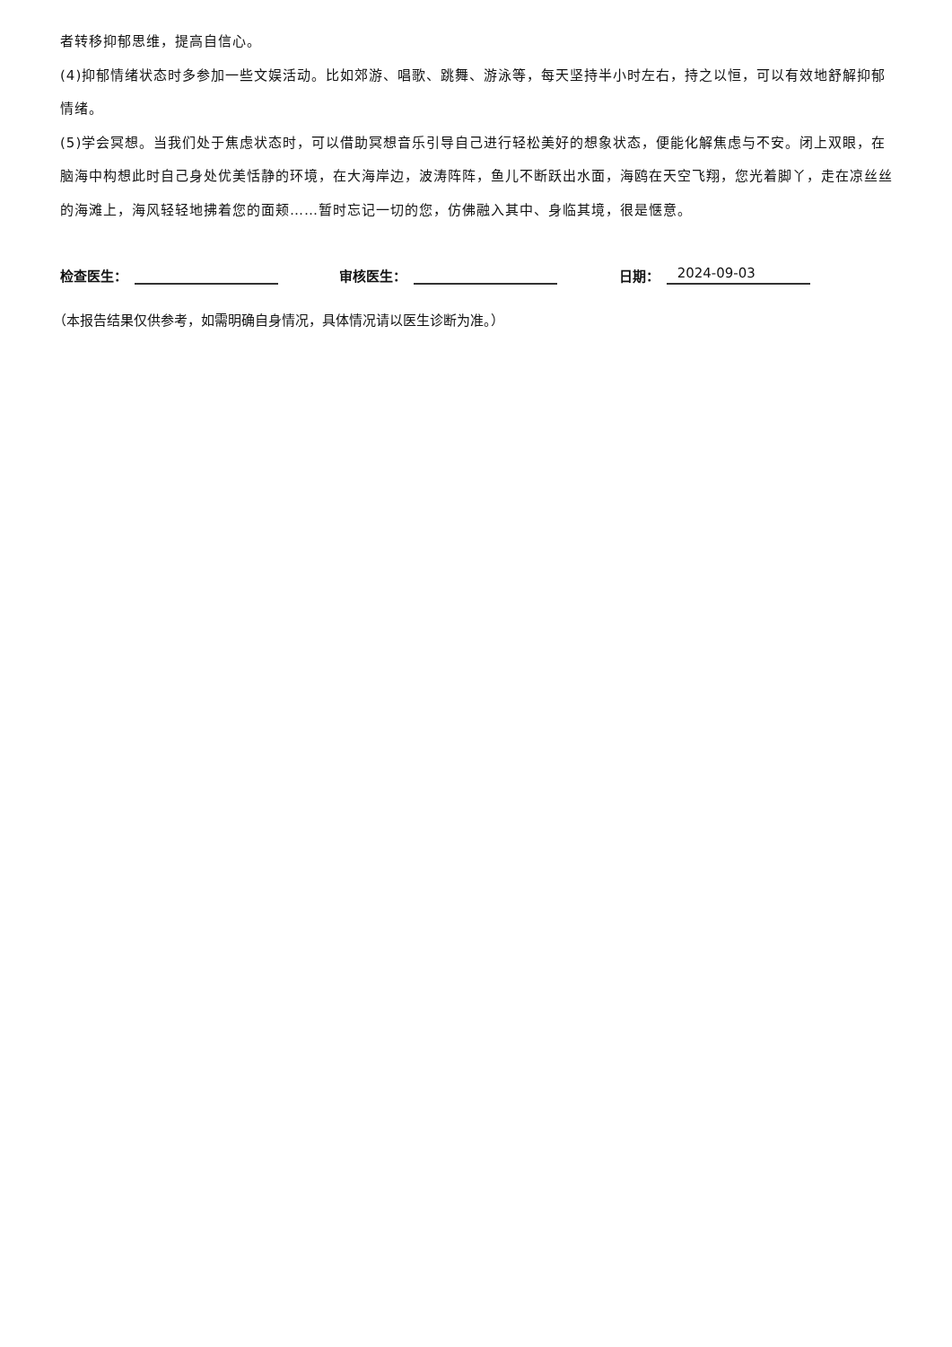者转移抑郁思维，提高自信心。
(4)抑郁情绪状态时多参加一些文娱活动。比如郊游、唱歌、跳舞、游泳等，每天坚持半小时左右，持之以恒，可以有效地舒解抑郁情绪。
(5)学会冥想。当我们处于焦虑状态时，可以借助冥想音乐引导自己进行轻松美好的想象状态，便能化解焦虑与不安。闭上双眼，在脑海中构想此时自己身处优美恬静的环境，在大海岸边，波涛阵阵，鱼儿不断跃出水面，海鸥在天空飞翔，您光着脚丫，走在凉丝丝的海滩上，海风轻轻地拂着您的面颊……暂时忘记一切的您，仿佛融入其中、身临其境，很是惬意。
检查医生：
审核医生：
日期： 2024-09-03
（本报告结果仅供参考，如需明确自身情况，具体情况请以医生诊断为准。）